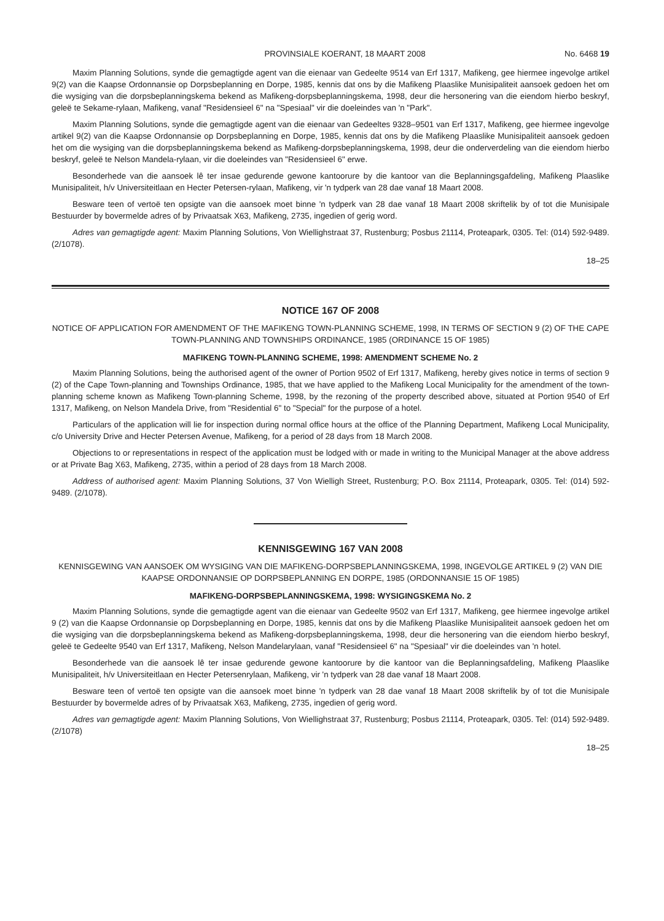PROVINSIALE KOERANT, 18 MAART 2008 No. 6468 19
Maxim Planning Solutions, synde die gemagtigde agent van die eienaar van Gedeelte 9514 van Erf 1317, Mafikeng, gee hiermee ingevolge artikel 9(2) van die Kaapse Ordonnansie op Dorpsbeplanning en Dorpe, 1985, kennis dat ons by die Mafikeng Plaaslike Munisipaliteit aansoek gedoen het om die wysiging van die dorpsbeplanningskema bekend as Mafikeng-dorpsbeplanningskema, 1998, deur die hersonering van die eiendom hierbo beskryf, geleë te Sekame-rylaan, Mafikeng, vanaf "Residensieel 6" na "Spesiaal" vir die doeleindes van 'n "Park".
Maxim Planning Solutions, synde die gemagtigde agent van die eienaar van Gedeeltes 9328–9501 van Erf 1317, Mafikeng, gee hiermee ingevolge artikel 9(2) van die Kaapse Ordonnansie op Dorpsbeplanning en Dorpe, 1985, kennis dat ons by die Mafikeng Plaaslike Munisipaliteit aansoek gedoen het om die wysiging van die dorpsbeplanningskema bekend as Mafikeng-dorpsbeplanningskema, 1998, deur die onderverdeling van die eiendom hierbo beskryf, geleë te Nelson Mandela-rylaan, vir die doeleindes van "Residensieel 6" erwe.
Besonderhede van die aansoek lê ter insae gedurende gewone kantoorure by die kantoor van die Beplanningsgafdeling, Mafikeng Plaaslike Munisipaliteit, h/v Universiteitlaan en Hecter Petersen-rylaan, Mafikeng, vir 'n tydperk van 28 dae vanaf 18 Maart 2008.
Besware teen of vertoë ten opsigte van die aansoek moet binne 'n tydperk van 28 dae vanaf 18 Maart 2008 skriftelik by of tot die Munisipale Bestuurder by bovermelde adres of by Privaatsak X63, Mafikeng, 2735, ingedien of gerig word.
Adres van gemagtigde agent: Maxim Planning Solutions, Von Wiellighstraat 37, Rustenburg; Posbus 21114, Proteapark, 0305. Tel: (014) 592-9489. (2/1078).
18–25
NOTICE 167 OF 2008
NOTICE OF APPLICATION FOR AMENDMENT OF THE MAFIKENG TOWN-PLANNING SCHEME, 1998, IN TERMS OF SECTION 9 (2) OF THE CAPE TOWN-PLANNING AND TOWNSHIPS ORDINANCE, 1985 (ORDINANCE 15 OF 1985)
MAFIKENG TOWN-PLANNING SCHEME, 1998: AMENDMENT SCHEME No. 2
Maxim Planning Solutions, being the authorised agent of the owner of Portion 9502 of Erf 1317, Mafikeng, hereby gives notice in terms of section 9 (2) of the Cape Town-planning and Townships Ordinance, 1985, that we have applied to the Mafikeng Local Municipality for the amendment of the town-planning scheme known as Mafikeng Town-planning Scheme, 1998, by the rezoning of the property described above, situated at Portion 9540 of Erf 1317, Mafikeng, on Nelson Mandela Drive, from "Residential 6" to "Special" for the purpose of a hotel.
Particulars of the application will lie for inspection during normal office hours at the office of the Planning Department, Mafikeng Local Municipality, c/o University Drive and Hecter Petersen Avenue, Mafikeng, for a period of 28 days from 18 March 2008.
Objections to or representations in respect of the application must be lodged with or made in writing to the Municipal Manager at the above address or at Private Bag X63, Mafikeng, 2735, within a period of 28 days from 18 March 2008.
Address of authorised agent: Maxim Planning Solutions, 37 Von Wielligh Street, Rustenburg; P.O. Box 21114, Proteapark, 0305. Tel: (014) 592-9489. (2/1078).
KENNISGEWING 167 VAN 2008
KENNISGEWING VAN AANSOEK OM WYSIGING VAN DIE MAFIKENG-DORPSBEPLANNINGSKEMA, 1998, INGEVOLGE ARTIKEL 9 (2) VAN DIE KAAPSE ORDONNANSIE OP DORPSBEPLANNING EN DORPE, 1985 (ORDONNANSIE 15 OF 1985)
MAFIKENG-DORPSBEPLANNINGSKEMA, 1998: WYSIGINGSKEMA No. 2
Maxim Planning Solutions, synde die gemagtigde agent van die eienaar van Gedeelte 9502 van Erf 1317, Mafikeng, gee hiermee ingevolge artikel 9 (2) van die Kaapse Ordonnansie op Dorpsbeplanning en Dorpe, 1985, kennis dat ons by die Mafikeng Plaaslike Munisipaliteit aansoek gedoen het om die wysiging van die dorpsbeplanningskema bekend as Mafikeng-dorpsbeplanningskema, 1998, deur die hersonering van die eiendom hierbo beskryf, geleë te Gedeelte 9540 van Erf 1317, Mafikeng, Nelson Mandelarylaan, vanaf "Residensieel 6" na "Spesiaal" vir die doeleindes van 'n hotel.
Besonderhede van die aansoek lê ter insae gedurende gewone kantoorure by die kantoor van die Beplanningsafdeling, Mafikeng Plaaslike Munisipaliteit, h/v Universiteitlaan en Hecter Petersenrylaan, Mafikeng, vir 'n tydperk van 28 dae vanaf 18 Maart 2008.
Besware teen of vertoë ten opsigte van die aansoek moet binne 'n tydperk van 28 dae vanaf 18 Maart 2008 skriftelik by of tot die Munisipale Bestuurder by bovermelde adres of by Privaatsak X63, Mafikeng, 2735, ingedien of gerig word.
Adres van gemagtigde agent: Maxim Planning Solutions, Von Wiellighstraat 37, Rustenburg; Posbus 21114, Proteapark, 0305. Tel: (014) 592-9489. (2/1078)
18–25